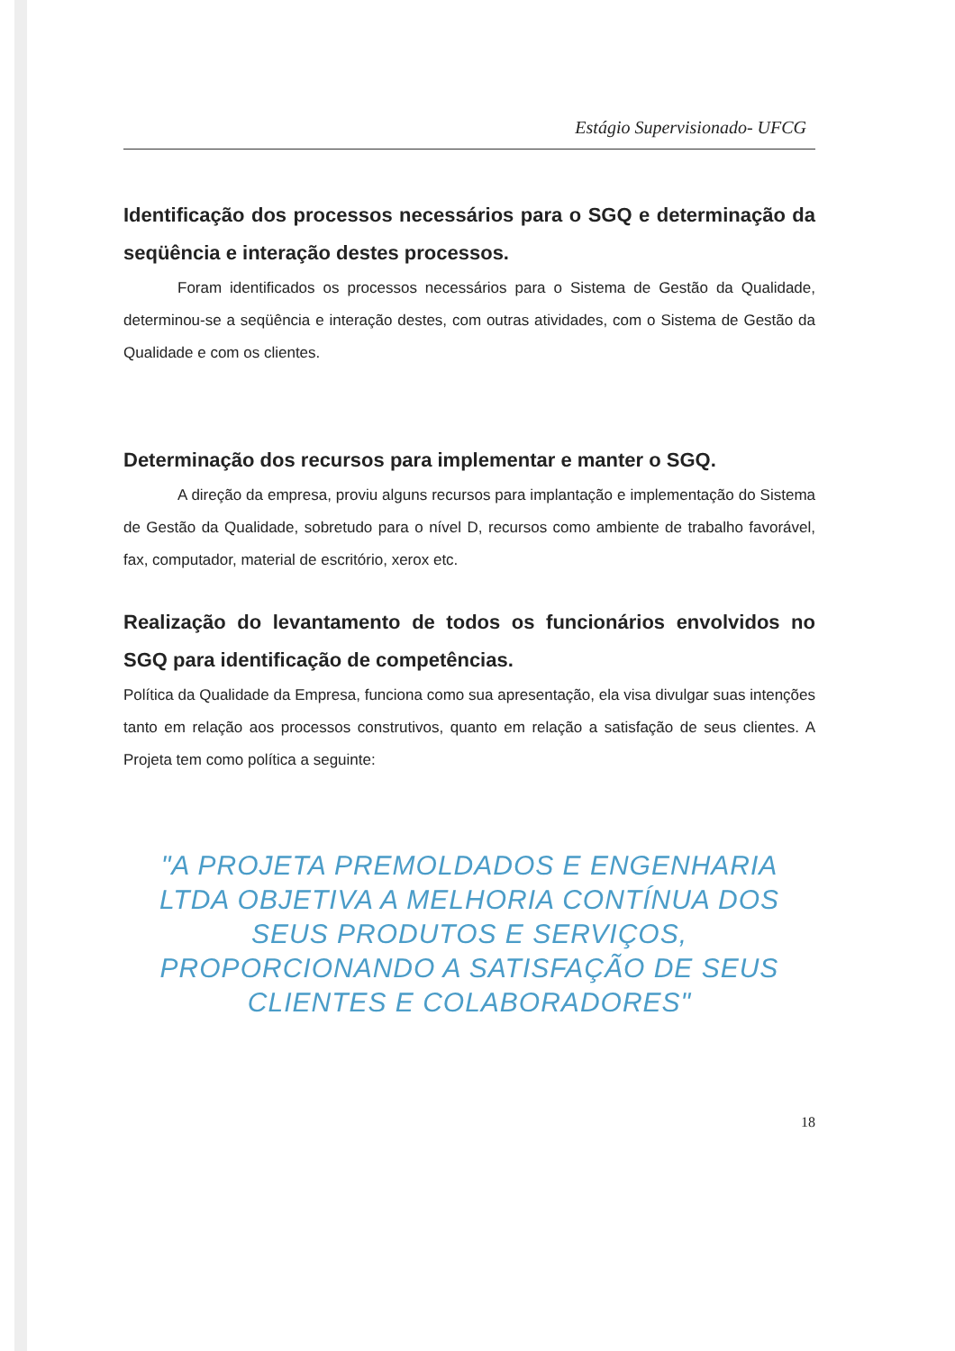Estágio Supervisionado- UFCG
Identificação dos processos necessários para o SGQ e determinação da seqüência e interação destes processos.
Foram identificados os processos necessários para o Sistema de Gestão da Qualidade, determinou-se a seqüência e interação destes, com outras atividades, com o Sistema de Gestão da Qualidade e com os clientes.
Determinação dos recursos para implementar e manter o SGQ.
A direção da empresa, proviu alguns recursos para implantação e implementação do Sistema de Gestão da Qualidade, sobretudo para o nível D, recursos como ambiente de trabalho favorável, fax, computador, material de escritório, xerox etc.
Realização do levantamento de todos os funcionários envolvidos no SGQ para identificação de competências.
Política da Qualidade da Empresa, funciona como sua apresentação, ela visa divulgar suas intenções tanto em relação aos processos construtivos, quanto em relação a satisfação de seus clientes. A Projeta tem como política a seguinte:
"A PROJETA PREMOLDADOS E ENGENHARIA LTDA OBJETIVA A MELHORIA CONTÍNUA DOS SEUS PRODUTOS E SERVIÇOS, PROPORCIONANDO A SATISFAÇÃO DE SEUS CLIENTES E COLABORADORES"
18